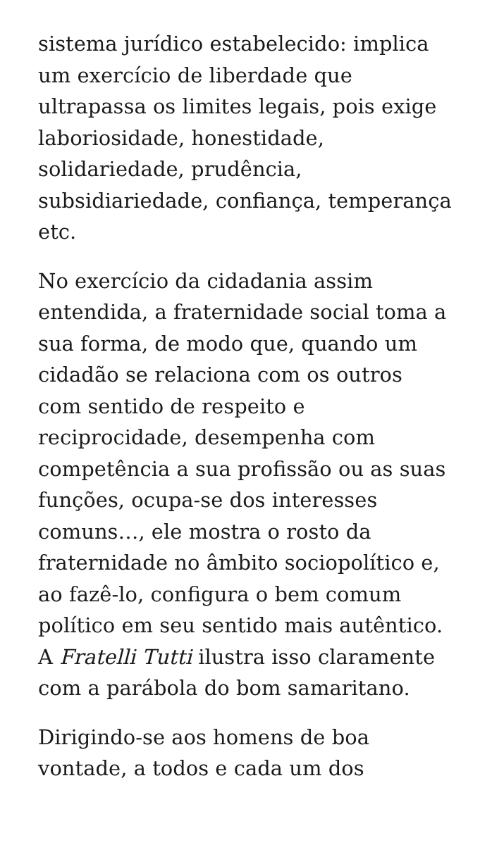sistema jurídico estabelecido: implica um exercício de liberdade que ultrapassa os limites legais, pois exige laboriosidade, honestidade, solidariedade, prudência, subsidiariedade, confiança, temperança etc.
No exercício da cidadania assim entendida, a fraternidade social toma a sua forma, de modo que, quando um cidadão se relaciona com os outros com sentido de respeito e reciprocidade, desempenha com competência a sua profissão ou as suas funções, ocupa-se dos interesses comuns…, ele mostra o rosto da fraternidade no âmbito sociopolítico e, ao fazê-lo, configura o bem comum político em seu sentido mais autêntico. A Fratelli Tutti ilustra isso claramente com a parábola do bom samaritano.
Dirigindo-se aos homens de boa vontade, a todos e cada um dos